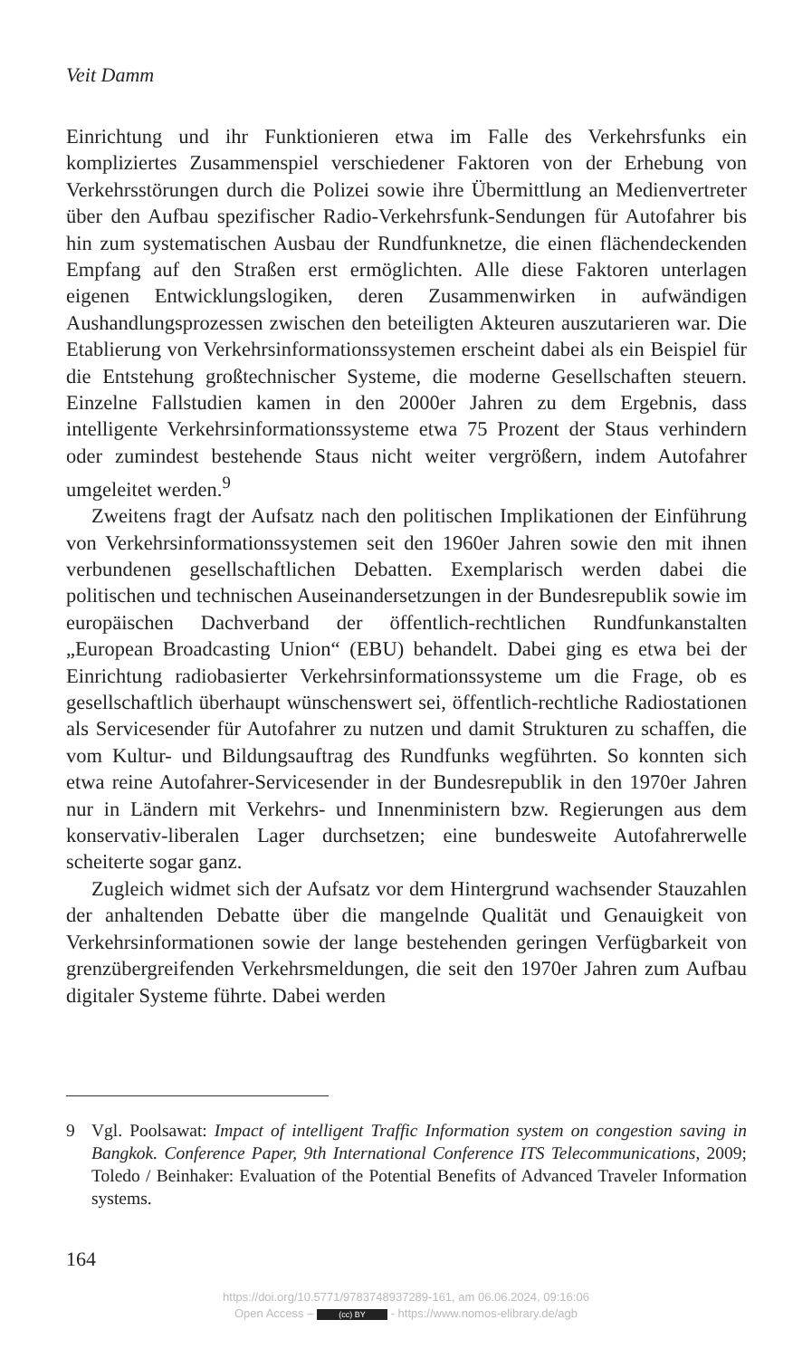Veit Damm
Einrichtung und ihr Funktionieren etwa im Falle des Verkehrsfunks ein kompliziertes Zusammenspiel verschiedener Faktoren von der Erhebung von Verkehrsstörungen durch die Polizei sowie ihre Übermittlung an Medienvertreter über den Aufbau spezifischer Radio-Verkehrsfunk-Sendungen für Autofahrer bis hin zum systematischen Ausbau der Rundfunknetze, die einen flächendeckenden Empfang auf den Straßen erst ermöglichten. Alle diese Faktoren unterlagen eigenen Entwicklungslogiken, deren Zusammenwirken in aufwändigen Aushandlungsprozessen zwischen den beteiligten Akteuren auszutarieren war. Die Etablierung von Verkehrsinformationssystemen erscheint dabei als ein Beispiel für die Entstehung großtechnischer Systeme, die moderne Gesellschaften steuern. Einzelne Fallstudien kamen in den 2000er Jahren zu dem Ergebnis, dass intelligente Verkehrsinformationssysteme etwa 75 Prozent der Staus verhindern oder zumindest bestehende Staus nicht weiter vergrößern, indem Autofahrer umgeleitet werden.<sup>9</sup>
Zweitens fragt der Aufsatz nach den politischen Implikationen der Einführung von Verkehrsinformationssystemen seit den 1960er Jahren sowie den mit ihnen verbundenen gesellschaftlichen Debatten. Exemplarisch werden dabei die politischen und technischen Auseinandersetzungen in der Bundesrepublik sowie im europäischen Dachverband der öffentlich-rechtlichen Rundfunkanstalten „European Broadcasting Union“ (EBU) behandelt. Dabei ging es etwa bei der Einrichtung radiobasierter Verkehrsinformationssysteme um die Frage, ob es gesellschaftlich überhaupt wünschenswert sei, öffentlich-rechtliche Radiostationen als Servicesender für Autofahrer zu nutzen und damit Strukturen zu schaffen, die vom Kultur- und Bildungsauftrag des Rundfunks wegführten. So konnten sich etwa reine Autofahrer-Servicesender in der Bundesrepublik in den 1970er Jahren nur in Ländern mit Verkehrs- und Innenministern bzw. Regierungen aus dem konservativ-liberalen Lager durchsetzen; eine bundesweite Autofahrerwelle scheiterte sogar ganz.
Zugleich widmet sich der Aufsatz vor dem Hintergrund wachsender Stauzahlen der anhaltenden Debatte über die mangelnde Qualität und Genauigkeit von Verkehrsinformationen sowie der lange bestehenden geringen Verfügbarkeit von grenzübergreifenden Verkehrsmeldungen, die seit den 1970er Jahren zum Aufbau digitaler Systeme führte. Dabei werden
9 Vgl. Poolsawat: Impact of intelligent Traffic Information system on congestion saving in Bangkok. Conference Paper, 9th International Conference ITS Telecommunications, 2009; Toledo / Beinhaker: Evaluation of the Potential Benefits of Advanced Traveler Information systems.
164
https://doi.org/10.5771/9783748937289-161, am 06.06.2024, 09:16:06
Open Access – (cc) BY - https://www.nomos-elibrary.de/agb